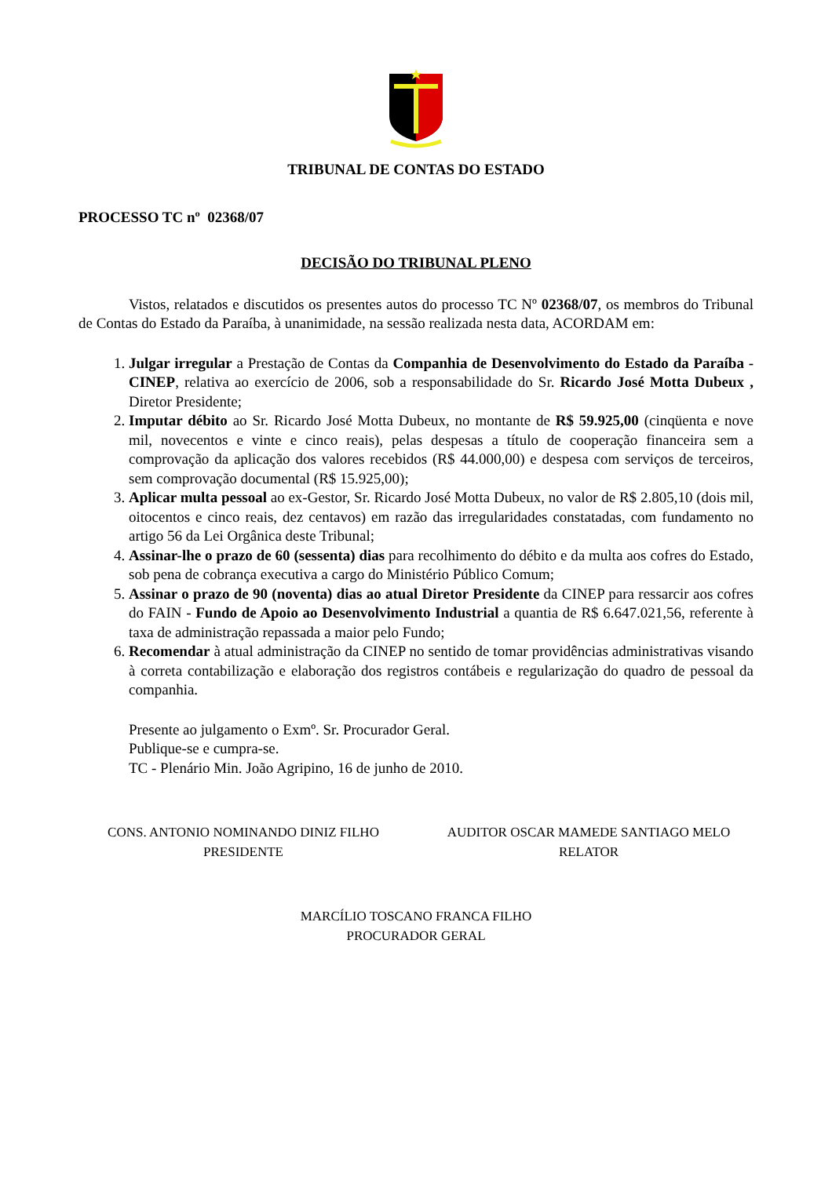TRIBUNAL DE CONTAS DO ESTADO
PROCESSO TC nº 02368/07
DECISÃO DO TRIBUNAL PLENO
Vistos, relatados e discutidos os presentes autos do processo TC Nº 02368/07, os membros do Tribunal de Contas do Estado da Paraíba, à unanimidade, na sessão realizada nesta data, ACORDAM em:
1. Julgar irregular a Prestação de Contas da Companhia de Desenvolvimento do Estado da Paraíba - CINEP, relativa ao exercício de 2006, sob a responsabilidade do Sr. Ricardo José Motta Dubeux , Diretor Presidente;
2. Imputar débito ao Sr. Ricardo José Motta Dubeux, no montante de R$ 59.925,00 (cinqüenta e nove mil, novecentos e vinte e cinco reais), pelas despesas a título de cooperação financeira sem a comprovação da aplicação dos valores recebidos (R$ 44.000,00) e despesa com serviços de terceiros, sem comprovação documental (R$ 15.925,00);
3. Aplicar multa pessoal ao ex-Gestor, Sr. Ricardo José Motta Dubeux, no valor de R$ 2.805,10 (dois mil, oitocentos e cinco reais, dez centavos) em razão das irregularidades constatadas, com fundamento no artigo 56 da Lei Orgânica deste Tribunal;
4. Assinar-lhe o prazo de 60 (sessenta) dias para recolhimento do débito e da multa aos cofres do Estado, sob pena de cobrança executiva a cargo do Ministério Público Comum;
5. Assinar o prazo de 90 (noventa) dias ao atual Diretor Presidente da CINEP para ressarcir aos cofres do FAIN - Fundo de Apoio ao Desenvolvimento Industrial a quantia de R$ 6.647.021,56, referente à taxa de administração repassada a maior pelo Fundo;
6. Recomendar à atual administração da CINEP no sentido de tomar providências administrativas visando à correta contabilização e elaboração dos registros contábeis e regularização do quadro de pessoal da companhia.
Presente ao julgamento o Exmº. Sr. Procurador Geral.
Publique-se e cumpra-se.
TC - Plenário Min. João Agripino, 16 de junho de 2010.
CONS. ANTONIO NOMINANDO DINIZ FILHO
PRESIDENTE
AUDITOR OSCAR MAMEDE SANTIAGO MELO
RELATOR
MARCÍLIO TOSCANO FRANCA FILHO
PROCURADOR GERAL